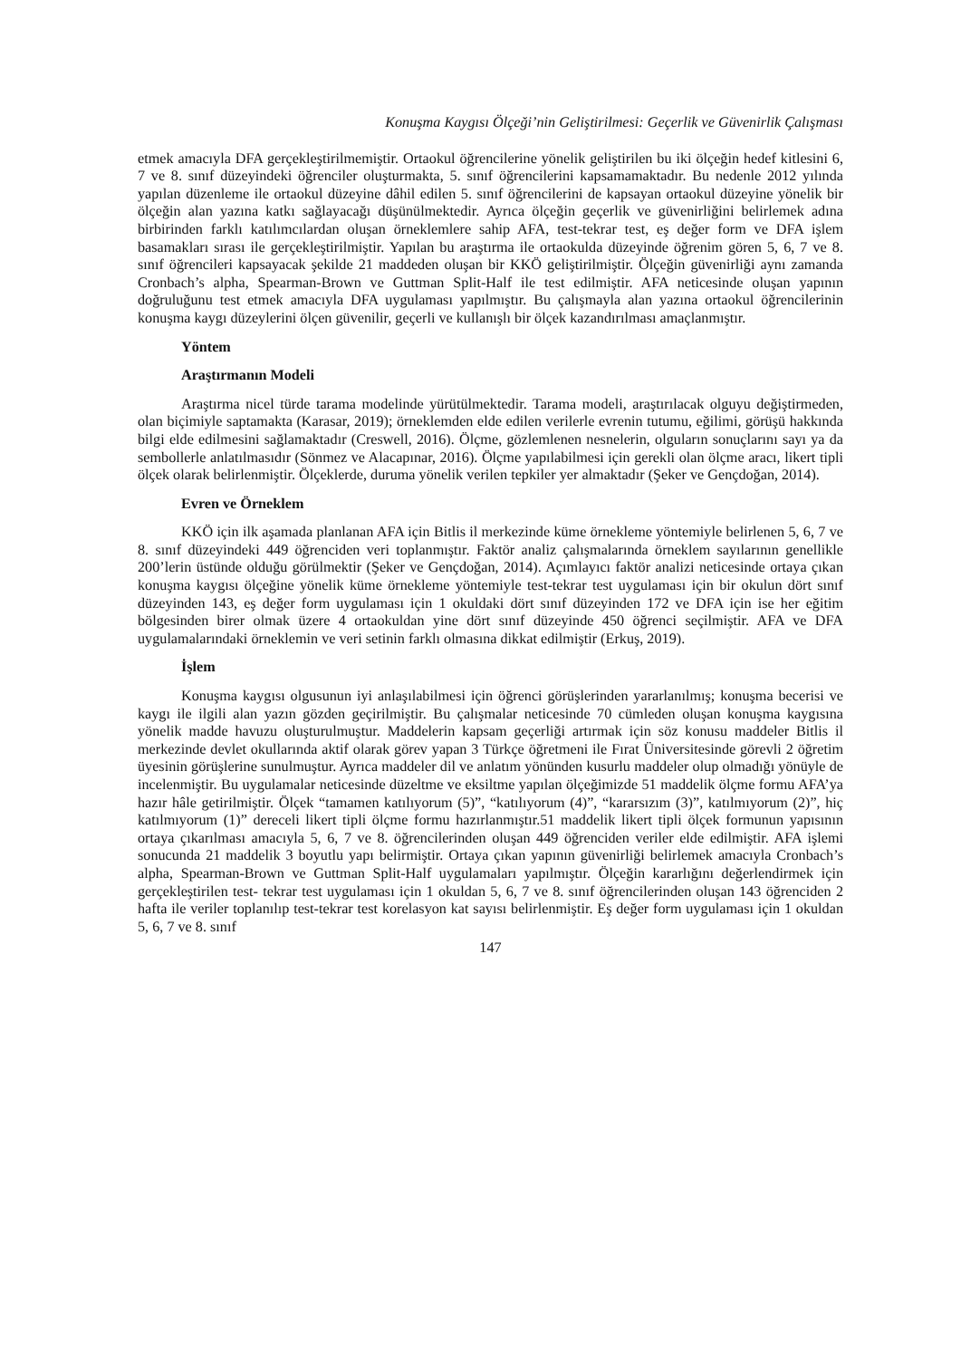Konuşma Kaygısı Ölçeği’nin Geliştirilmesi: Geçerlik ve Güvenirlik Çalışması
etmek amacıyla DFA gerçekleştirilmemiştir. Ortaokul öğrencilerine yönelik geliştirilen bu iki ölçeğin hedef kitlesini 6, 7 ve 8. sınıf düzeyindeki öğrenciler oluşturmakta, 5. sınıf öğrencilerini kapsamamaktadır. Bu nedenle 2012 yılında yapılan düzenleme ile ortaokul düzeyine dâhil edilen 5. sınıf öğrencilerini de kapsayan ortaokul düzeyine yönelik bir ölçeğin alan yazına katkı sağlayacağı düşünülmektedir. Ayrıca ölçeğin geçerlik ve güvenirliğini belirlemek adına birbirinden farklı katılımcılardan oluşan örneklemlere sahip AFA, test-tekrar test, eş değer form ve DFA işlem basamakları sırası ile gerçekleştirilmiştir. Yapılan bu araştırma ile ortaokulda düzeyinde öğrenim gören 5, 6, 7 ve 8. sınıf öğrencileri kapsayacak şekilde 21 maddeden oluşan bir KKÖ geliştirilmiştir. Ölçeğin güvenirliği aynı zamanda Cronbach’s alpha, Spearman-Brown ve Guttman Split-Half ile test edilmiştir. AFA neticesinde oluşan yapının doğruluğunu test etmek amacıyla DFA uygulaması yapılmıştır. Bu çalışmayla alan yazına ortaokul öğrencilerinin konuşma kaygı düzeylerini ölçen güvenilir, geçerli ve kullanışlı bir ölçek kazandırılması amaçlanmıştır.
Yöntem
Araştırmanın Modeli
Araştırma nicel türde tarama modelinde yürütülmektedir. Tarama modeli, araştırılacak olguyu değiştirmeden, olan biçimiyle saptamakta (Karasar, 2019); örneklemden elde edilen verilerle evrenin tutumu, eğilimi, görüşü hakkında bilgi elde edilmesini sağlamaktadır (Creswell, 2016). Ölçme, gözlemlenen nesnelerin, olguların sonuçlarını sayı ya da sembollerle anlatılmasıdır (Sönmez ve Alacapınar, 2016). Ölçme yapılabilmesi için gerekli olan ölçme aracı, likert tipli ölçek olarak belirlenmiştir. Ölçeklerde, duruma yönelik verilen tepkiler yer almaktadır (Şeker ve Gençdoğan, 2014).
Evren ve Örneklem
KKÖ için ilk aşamada planlanan AFA için Bitlis il merkezinde küme örnekleme yöntemiyle belirlenen 5, 6, 7 ve 8. sınıf düzeyindeki 449 öğrenciden veri toplanmıştır. Faktör analiz çalışmalarında örneklem sayılarının genellikle 200’lerin üstünde olduğu görülmektir (Şeker ve Gençdoğan, 2014). Açımlayıcı faktör analizi neticesinde ortaya çıkan konuşma kaygısı ölçeğine yönelik küme örnekleme yöntemiyle test-tekrar test uygulaması için bir okulun dört sınıf düzeyinden 143, eş değer form uygulaması için 1 okuldaki dört sınıf düzeyinden 172 ve DFA için ise her eğitim bölgesinden birer olmak üzere 4 ortaokuldan yine dört sınıf düzeyinde 450 öğrenci seçilmiştir. AFA ve DFA uygulamalarındaki örneklemin ve veri setinin farklı olmasına dikkat edilmiştir (Erkuş, 2019).
İşlem
Konuşma kaygısı olgusunun iyi anlaşılabilmesi için öğrenci görüşlerinden yararlanılmış; konuşma becerisi ve kaygı ile ilgili alan yazın gözden geçirilmiştir. Bu çalışmalar neticesinde 70 cümleden oluşan konuşma kaygısına yönelik madde havuzu oluşturulmuştur. Maddelerin kapsam geçerliği artırmak için söz konusu maddeler Bitlis il merkezinde devlet okullarında aktif olarak görev yapan 3 Türkçe öğretmeni ile Fırat Üniversitesinde görevli 2 öğretim üyesinin görüşlerine sunulmuştur. Ayrıca maddeler dil ve anlatım yönünden kusurlu maddeler olup olmadığı yönüyle de incelenmiştir. Bu uygulamalar neticesinde düzeltme ve eksiltme yapılan ölçeğimizde 51 maddelik ölçme formu AFA’ya hazır hâle getirilmiştir. Ölçek “tamamen katılıyorum (5)”, “katılıyorum (4)”, “kararsızım (3)”, katılmıyorum (2)”, hiç katılmıyorum (1)” dereceli likert tipli ölçme formu hazırlanmıştır.51 maddelik likert tipli ölçek formunun yapısının ortaya çıkarılması amacıyla 5, 6, 7 ve 8. öğrencilerinden oluşan 449 öğrenciden veriler elde edilmiştir. AFA işlemi sonucunda 21 maddelik 3 boyutlu yapı belirmiştir. Ortaya çıkan yapının güvenirliği belirlemek amacıyla Cronbach’s alpha, Spearman-Brown ve Guttman Split-Half uygulamaları yapılmıştır. Ölçeğin kararlığını değerlendirmek için gerçekleştirilen test- tekrar test uygulaması için 1 okuldan 5, 6, 7 ve 8. sınıf öğrencilerinden oluşan 143 öğrenciden 2 hafta ile veriler toplanılıp test-tekrar test korelasyon kat sayısı belirlenmiştir. Eş değer form uygulaması için 1 okuldan 5, 6, 7 ve 8. sınıf
147